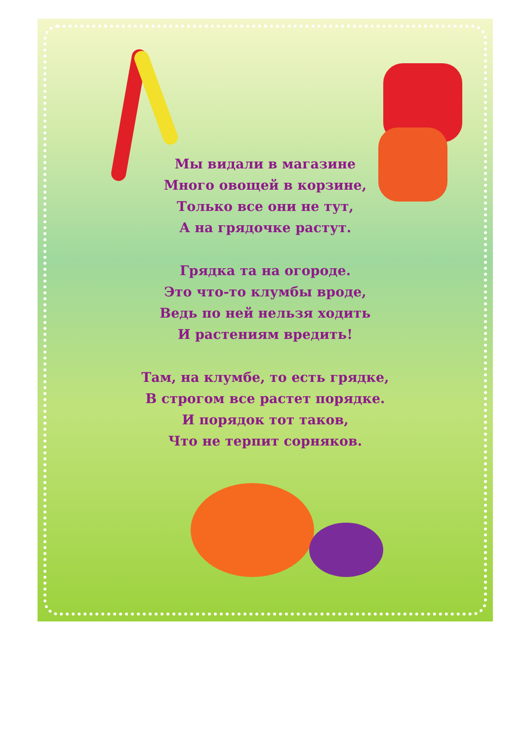Мы видали в магазине
Много овощей в корзине,
Только все они не тут,
А на грядочке растут.
Грядка та на огороде.
Это что-то клумбы вроде,
Ведь по ней нельзя ходить
И растениям вредить!
Там, на клумбе, то есть грядке,
В строгом все растет порядке.
И порядок тот таков,
Что не терпит сорняков.